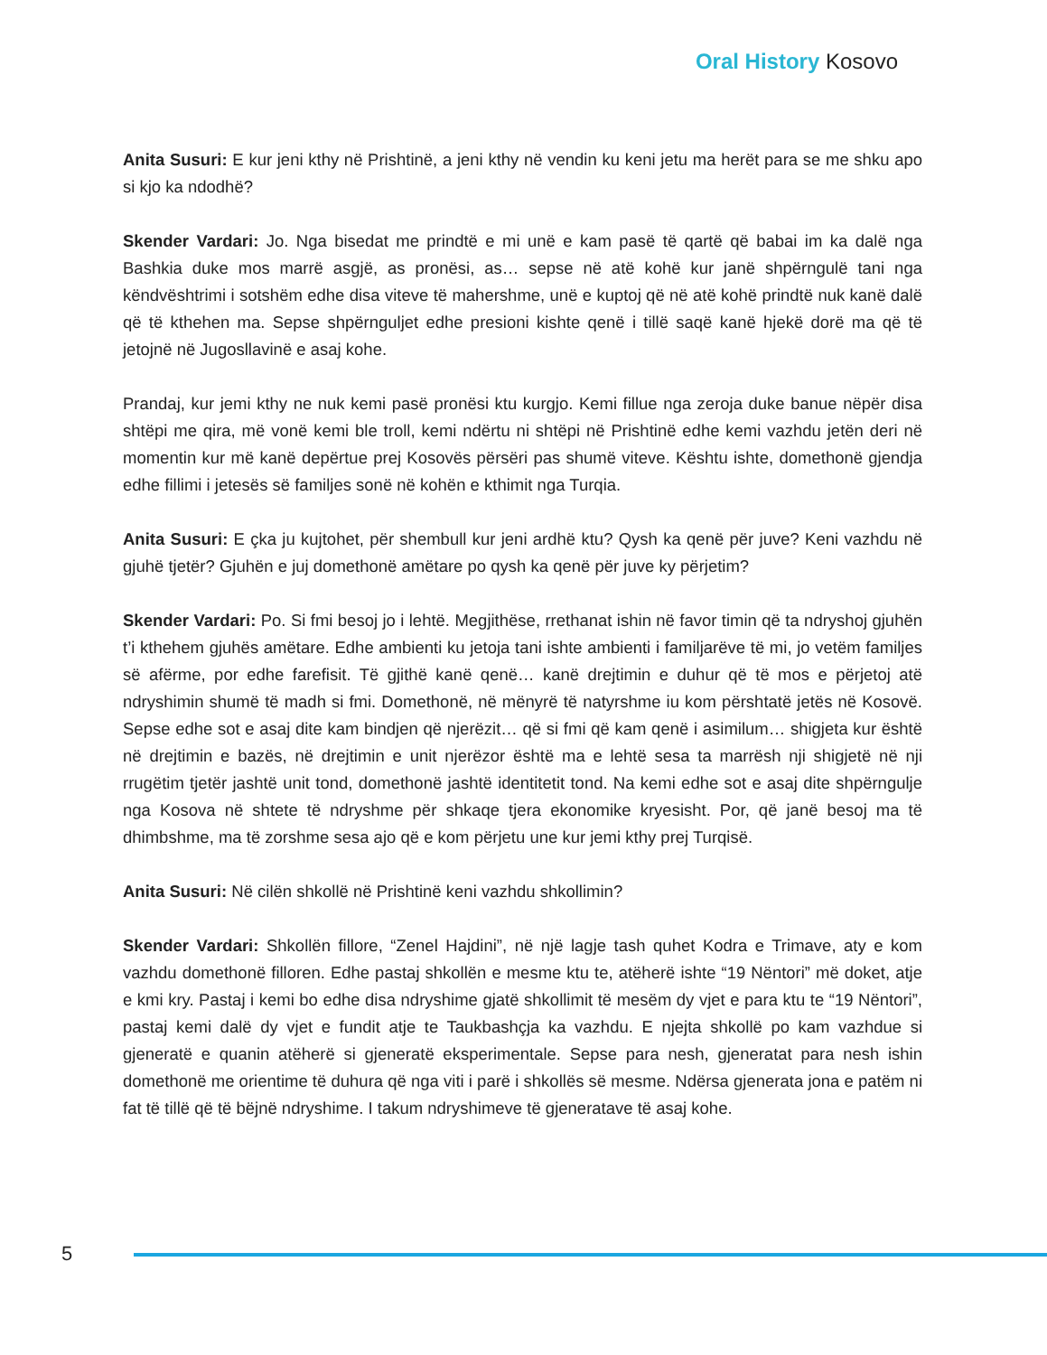Oral History Kosovo
Anita Susuri: E kur jeni kthy në Prishtinë, a jeni kthy në vendin ku keni jetu ma herët para se me shku apo si kjo ka ndodhë?
Skender Vardari: Jo. Nga bisedat me prindtë e mi unë e kam pasë të qartë që babai im ka dalë nga Bashkia duke mos marrë asgjë, as pronësi, as… sepse në atë kohë kur janë shpërngulë tani nga këndvështrimi i sotshëm edhe disa viteve të mahershme, unë e kuptoj që në atë kohë prindtë nuk kanë dalë që të kthehen ma. Sepse shpërnguljet edhe presioni kishte qenë i tillë saqë kanë hjekë dorë ma që të jetojnë në Jugosllavinë e asaj kohe.
Prandaj, kur jemi kthy ne nuk kemi pasë pronësi ktu kurgjo. Kemi fillue nga zeroja duke banue nëpër disa shtëpi me qira, më vonë kemi ble troll, kemi ndërtu ni shtëpi në Prishtinë edhe kemi vazhdu jetën deri në momentin kur më kanë depërtue prej Kosovës përsëri pas shumë viteve. Kështu ishte, domethonë gjendja edhe fillimi i jetesës së familjes sonë në kohën e kthimit nga Turqia.
Anita Susuri: E çka ju kujtohet, për shembull kur jeni ardhë ktu? Qysh ka qenë për juve? Keni vazhdu në gjuhë tjetër? Gjuhën e juj domethonë amëtare po qysh ka qenë për juve ky përjetim?
Skender Vardari: Po. Si fmi besoj jo i lehtë. Megjithëse, rrethanat ishin në favor timin që ta ndryshoj gjuhën t’i kthehem gjuhës amëtare. Edhe ambienti ku jetoja tani ishte ambienti i familjarëve të mi, jo vetëm familjes së afërme, por edhe farefisit. Të gjithë kanë qenë… kanë drejtimin e duhur që të mos e përjetoj atë ndryshimin shumë të madh si fmi. Domethonë, në mënyrë të natyrshme iu kom përshtatë jetës në Kosovë. Sepse edhe sot e asaj dite kam bindjen që njerëzit… që si fmi që kam qenë i asimilum… shigjeta kur është në drejtimin e bazës, në drejtimin e unit njerëzor është ma e lehtë sesa ta marrësh nji shigjetë në nji rrugëtim tjetër jashtë unit tond, domethonë jashtë identitetit tond. Na kemi edhe sot e asaj dite shpërngulje nga Kosova në shtete të ndryshme për shkaqe tjera ekonomike kryesisht. Por, që janë besoj ma të dhimbshme, ma të zorshme sesa ajo që e kom përjetu une kur jemi kthy prej Turqisë.
Anita Susuri: Në cilën shkollë në Prishtinë keni vazhdu shkollimin?
Skender Vardari: Shkollën fillore, “Zenel Hajdini”, në një lagje tash quhet Kodra e Trimave, aty e kom vazhdu domethonë filloren. Edhe pastaj shkollën e mesme ktu te, atëherë ishte “19 Nëntori” më doket, atje e kmi kry. Pastaj i kemi bo edhe disa ndryshime gjatë shkollimit të mesëm dy vjet e para ktu te “19 Nëntori”, pastaj kemi dalë dy vjet e fundit atje te Taukbashçja ka vazhdu. E njejta shkollë po kam vazhdue si gjeneratë e quanin atëherë si gjeneratë eksperimentale. Sepse para nesh, gjeneratat para nesh ishin domethonë me orientime të duhura që nga viti i parë i shkollës së mesme. Ndërsa gjenerata jona e patëm ni fat të tillë që të bëjnë ndryshime. I takum ndryshimeve të gjeneratave të asaj kohe.
5